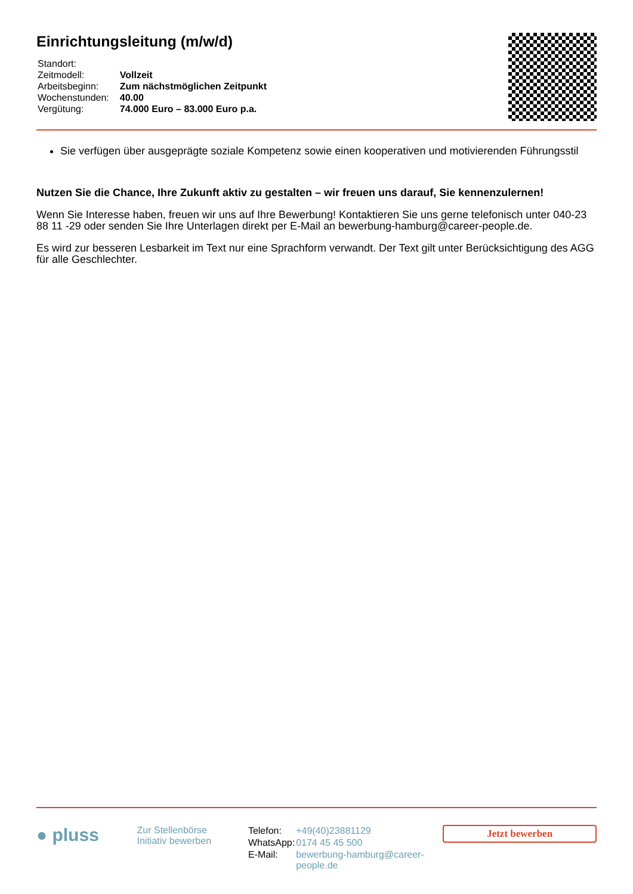Einrichtungsleitung (m/w/d)
| Standort: | |
| Zeitmodell: | Vollzeit |
| Arbeitsbeginn: | Zum nächstmöglichen Zeitpunkt |
| Wochenstunden: | 40.00 |
| Vergütung: | 74.000 Euro – 83.000 Euro p.a. |
Sie verfügen über ausgeprägte soziale Kompetenz sowie einen kooperativen und motivierenden Führungsstil
Nutzen Sie die Chance, Ihre Zukunft aktiv zu gestalten – wir freuen uns darauf, Sie kennenzulernen!
Wenn Sie Interesse haben, freuen wir uns auf Ihre Bewerbung! Kontaktieren Sie uns gerne telefonisch unter 040-23 88 11 -29 oder senden Sie Ihre Unterlagen direkt per E-Mail an bewerbung-hamburg@career-people.de.
Es wird zur besseren Lesbarkeit im Text nur eine Sprachform verwandt. Der Text gilt unter Berücksichtigung des AGG für alle Geschlechter.
● pluss
Zur Stellenbörse
Initiativ bewerben
| Telefon: | +49(40)23881129 |
| WhatsApp: | 0174 45 45 500 |
| E-Mail: | bewerbung-hamburg@career-people.de |
Jetzt bewerben